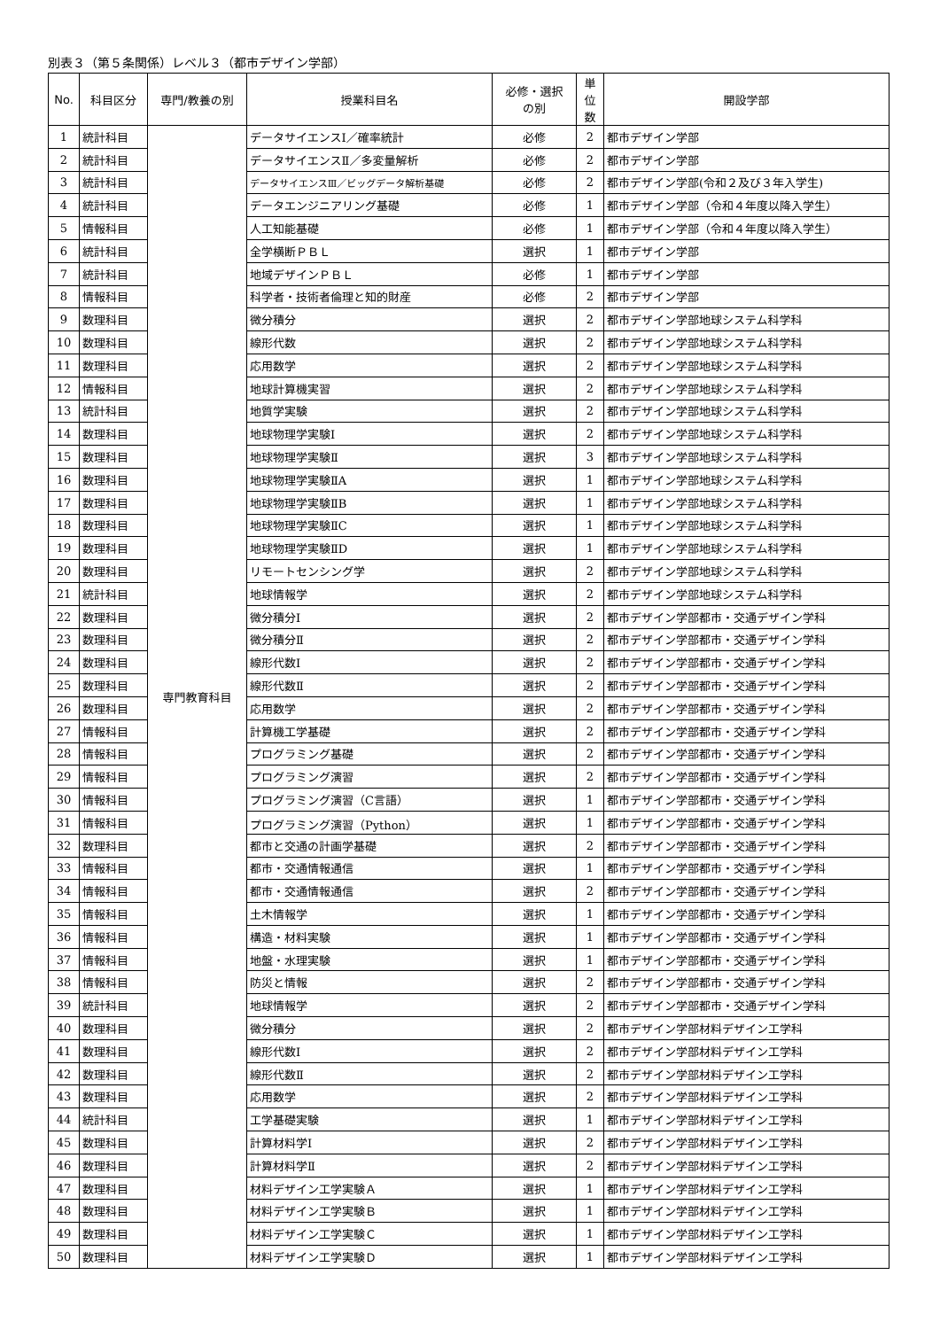別表３（第５条関係）レベル３（都市デザイン学部）
| No. | 科目区分 | 専門/教養の別 | 授業科目名 | 必修・選択 の別 | 単 位 数 | 開設学部 |
| --- | --- | --- | --- | --- | --- | --- |
| 1 | 統計科目 | 専門教育科目 | データサイエンスⅠ／確率統計 | 必修 | 2 | 都市デザイン学部 |
| 2 | 統計科目 | | データサイエンスⅡ／多変量解析 | 必修 | 2 | 都市デザイン学部 |
| 3 | 統計科目 | | データサイエンスⅢ／ビッグデータ解析基礎 | 必修 | 2 | 都市デザイン学部(令和２及び３年入学生) |
| 4 | 統計科目 | | データエンジニアリング基礎 | 必修 | 1 | 都市デザイン学部（令和４年度以降入学生） |
| 5 | 情報科目 | | 人工知能基礎 | 必修 | 1 | 都市デザイン学部（令和４年度以降入学生） |
| 6 | 統計科目 | | 全学横断ＰＢＬ | 選択 | 1 | 都市デザイン学部 |
| 7 | 統計科目 | | 地域デザインＰＢＬ | 必修 | 1 | 都市デザイン学部 |
| 8 | 情報科目 | | 科学者・技術者倫理と知的財産 | 必修 | 2 | 都市デザイン学部 |
| 9 | 数理科目 | | 微分積分 | 選択 | 2 | 都市デザイン学部地球システム科学科 |
| 10 | 数理科目 | | 線形代数 | 選択 | 2 | 都市デザイン学部地球システム科学科 |
| 11 | 数理科目 | | 応用数学 | 選択 | 2 | 都市デザイン学部地球システム科学科 |
| 12 | 情報科目 | | 地球計算機実習 | 選択 | 2 | 都市デザイン学部地球システム科学科 |
| 13 | 統計科目 | | 地質学実験 | 選択 | 2 | 都市デザイン学部地球システム科学科 |
| 14 | 数理科目 | | 地球物理学実験Ⅰ | 選択 | 2 | 都市デザイン学部地球システム科学科 |
| 15 | 数理科目 | | 地球物理学実験Ⅱ | 選択 | 3 | 都市デザイン学部地球システム科学科 |
| 16 | 数理科目 | | 地球物理学実験ⅡA | 選択 | 1 | 都市デザイン学部地球システム科学科 |
| 17 | 数理科目 | | 地球物理学実験ⅡB | 選択 | 1 | 都市デザイン学部地球システム科学科 |
| 18 | 数理科目 | | 地球物理学実験ⅡC | 選択 | 1 | 都市デザイン学部地球システム科学科 |
| 19 | 数理科目 | | 地球物理学実験ⅡD | 選択 | 1 | 都市デザイン学部地球システム科学科 |
| 20 | 数理科目 | | リモートセンシング学 | 選択 | 2 | 都市デザイン学部地球システム科学科 |
| 21 | 統計科目 | | 地球情報学 | 選択 | 2 | 都市デザイン学部地球システム科学科 |
| 22 | 数理科目 | | 微分積分Ⅰ | 選択 | 2 | 都市デザイン学部都市・交通デザイン学科 |
| 23 | 数理科目 | | 微分積分Ⅱ | 選択 | 2 | 都市デザイン学部都市・交通デザイン学科 |
| 24 | 数理科目 | | 線形代数Ⅰ | 選択 | 2 | 都市デザイン学部都市・交通デザイン学科 |
| 25 | 数理科目 | | 線形代数Ⅱ | 選択 | 2 | 都市デザイン学部都市・交通デザイン学科 |
| 26 | 数理科目 | | 応用数学 | 選択 | 2 | 都市デザイン学部都市・交通デザイン学科 |
| 27 | 情報科目 | | 計算機工学基礎 | 選択 | 2 | 都市デザイン学部都市・交通デザイン学科 |
| 28 | 情報科目 | | プログラミング基礎 | 選択 | 2 | 都市デザイン学部都市・交通デザイン学科 |
| 29 | 情報科目 | | プログラミング演習 | 選択 | 2 | 都市デザイン学部都市・交通デザイン学科 |
| 30 | 情報科目 | | プログラミング演習（C言語） | 選択 | 1 | 都市デザイン学部都市・交通デザイン学科 |
| 31 | 情報科目 | | プログラミング演習（Python） | 選択 | 1 | 都市デザイン学部都市・交通デザイン学科 |
| 32 | 数理科目 | | 都市と交通の計画学基礎 | 選択 | 2 | 都市デザイン学部都市・交通デザイン学科 |
| 33 | 情報科目 | | 都市・交通情報通信 | 選択 | 1 | 都市デザイン学部都市・交通デザイン学科 |
| 34 | 情報科目 | | 都市・交通情報通信 | 選択 | 2 | 都市デザイン学部都市・交通デザイン学科 |
| 35 | 情報科目 | | 土木情報学 | 選択 | 1 | 都市デザイン学部都市・交通デザイン学科 |
| 36 | 情報科目 | | 構造・材料実験 | 選択 | 1 | 都市デザイン学部都市・交通デザイン学科 |
| 37 | 情報科目 | | 地盤・水理実験 | 選択 | 1 | 都市デザイン学部都市・交通デザイン学科 |
| 38 | 情報科目 | | 防災と情報 | 選択 | 2 | 都市デザイン学部都市・交通デザイン学科 |
| 39 | 統計科目 | | 地球情報学 | 選択 | 2 | 都市デザイン学部都市・交通デザイン学科 |
| 40 | 数理科目 | | 微分積分 | 選択 | 2 | 都市デザイン学部材料デザイン工学科 |
| 41 | 数理科目 | | 線形代数Ⅰ | 選択 | 2 | 都市デザイン学部材料デザイン工学科 |
| 42 | 数理科目 | | 線形代数Ⅱ | 選択 | 2 | 都市デザイン学部材料デザイン工学科 |
| 43 | 数理科目 | | 応用数学 | 選択 | 2 | 都市デザイン学部材料デザイン工学科 |
| 44 | 統計科目 | | 工学基礎実験 | 選択 | 1 | 都市デザイン学部材料デザイン工学科 |
| 45 | 数理科目 | | 計算材料学Ⅰ | 選択 | 2 | 都市デザイン学部材料デザイン工学科 |
| 46 | 数理科目 | | 計算材料学Ⅱ | 選択 | 2 | 都市デザイン学部材料デザイン工学科 |
| 47 | 数理科目 | | 材料デザイン工学実験Ａ | 選択 | 1 | 都市デザイン学部材料デザイン工学科 |
| 48 | 数理科目 | | 材料デザイン工学実験Ｂ | 選択 | 1 | 都市デザイン学部材料デザイン工学科 |
| 49 | 数理科目 | | 材料デザイン工学実験Ｃ | 選択 | 1 | 都市デザイン学部材料デザイン工学科 |
| 50 | 数理科目 | | 材料デザイン工学実験Ｄ | 選択 | 1 | 都市デザイン学部材料デザイン工学科 |